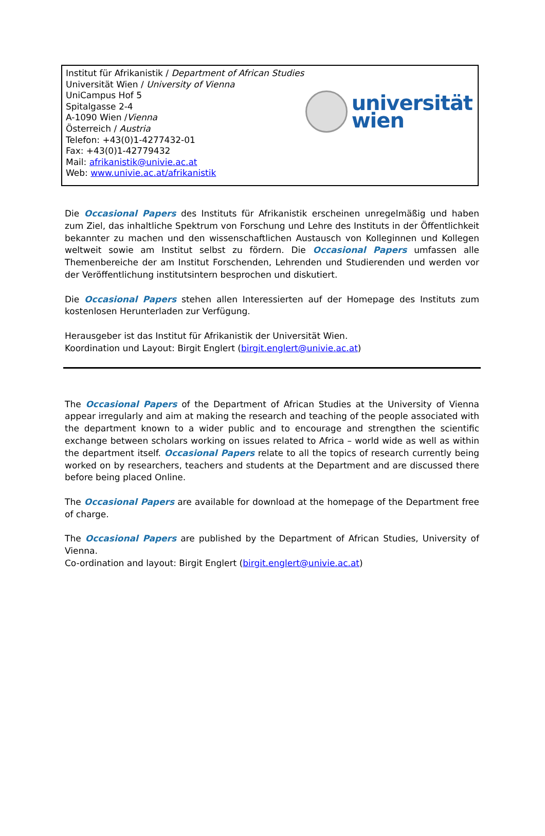Institut für Afrikanistik / Department of African Studies
Universität Wien / University of Vienna
UniCampus Hof 5
Spitalgasse 2-4
A-1090 Wien /Vienna
Österreich / Austria
Telefon: +43(0)1-4277432-01
Fax: +43(0)1-42779432
Mail: afrikanistik@univie.ac.at
Web: www.univie.ac.at/afrikanistik
universität
wien
Die Occasional Papers des Instituts für Afrikanistik erscheinen unregelmäßig und haben zum Ziel, das inhaltliche Spektrum von Forschung und Lehre des Instituts in der Öffentlichkeit bekannter zu machen und den wissenschaftlichen Austausch von Kolleginnen und Kollegen weltweit sowie am Institut selbst zu fördern. Die Occasional Papers umfassen alle Themenbereiche der am Institut Forschenden, Lehrenden und Studierenden und werden vor der Veröffentlichung institutsintern besprochen und diskutiert.
Die Occasional Papers stehen allen Interessierten auf der Homepage des Instituts zum kostenlosen Herunterladen zur Verfügung.
Herausgeber ist das Institut für Afrikanistik der Universität Wien.
Koordination und Layout: Birgit Englert (birgit.englert@univie.ac.at)
The Occasional Papers of the Department of African Studies at the University of Vienna appear irregularly and aim at making the research and teaching of the people associated with the department known to a wider public and to encourage and strengthen the scientific exchange between scholars working on issues related to Africa – world wide as well as within the department itself. Occasional Papers relate to all the topics of research currently being worked on by researchers, teachers and students at the Department and are discussed there before being placed Online.
The Occasional Papers are available for download at the homepage of the Department free of charge.
The Occasional Papers are published by the Department of African Studies, University of Vienna.
Co-ordination and layout: Birgit Englert (birgit.englert@univie.ac.at)